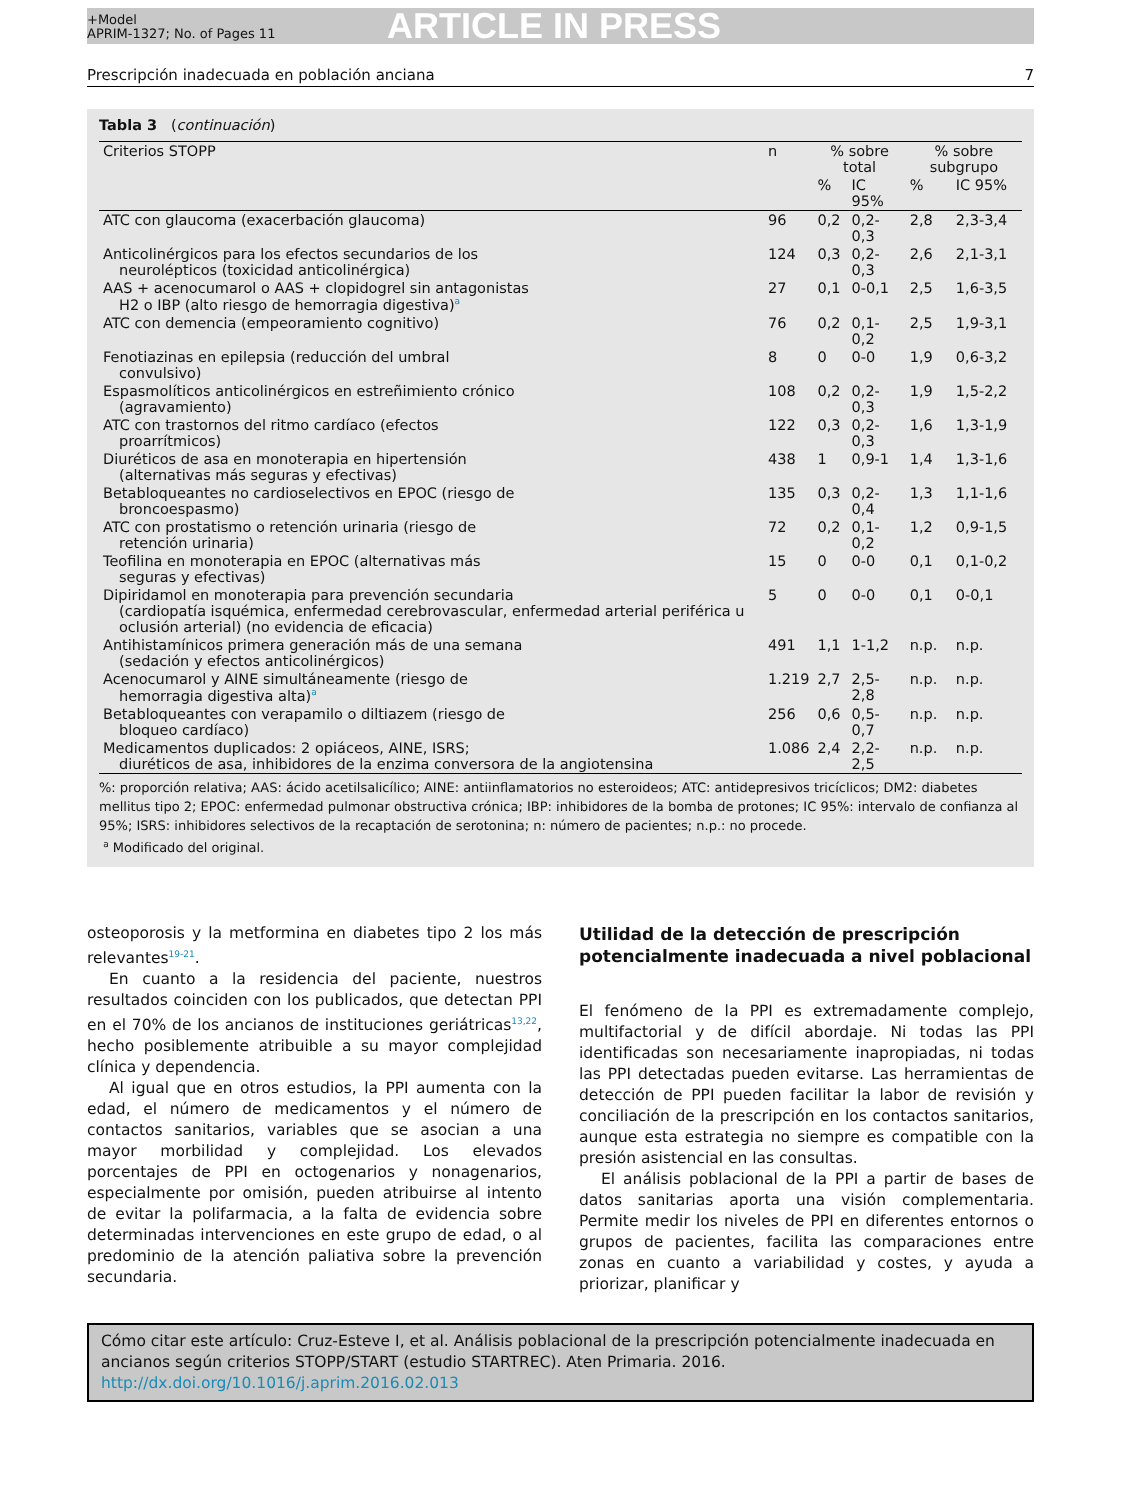+Model
APRIM-1327; No. of Pages 11
ARTICLE IN PRESS
Prescripción inadecuada en población anciana 7
Tabla 3 (continuación)
| Criterios STOPP | n | % sobre total | | % sobre subgrupo | |
| --- | --- | --- | --- | --- | --- |
| | | % | IC 95% | % | IC 95% |
| ATC con glaucoma (exacerbación glaucoma) | 96 | 0,2 | 0,2-0,3 | 2,8 | 2,3-3,4 |
| Anticolinérgicos para los efectos secundarios de los neurolépticos (toxicidad anticolinérgica) | 124 | 0,3 | 0,2-0,3 | 2,6 | 2,1-3,1 |
| AAS + acenocumarol o AAS + clopidogrel sin antagonistas H2 o IBP (alto riesgo de hemorragia digestiva)<sup>a</sup> | 27 | 0,1 | 0-0,1 | 2,5 | 1,6-3,5 |
| ATC con demencia (empeoramiento cognitivo) | 76 | 0,2 | 0,1-0,2 | 2,5 | 1,9-3,1 |
| Fenotiazinas en epilepsia (reducción del umbral convulsivo) | 8 | 0 | 0-0 | 1,9 | 0,6-3,2 |
| Espasmolíticos anticolinérgicos en estreñimiento crónico (agravamiento) | 108 | 0,2 | 0,2-0,3 | 1,9 | 1,5-2,2 |
| ATC con trastornos del ritmo cardíaco (efectos proarrítmicos) | 122 | 0,3 | 0,2-0,3 | 1,6 | 1,3-1,9 |
| Diuréticos de asa en monoterapia en hipertensión (alternativas más seguras y efectivas) | 438 | 1 | 0,9-1 | 1,4 | 1,3-1,6 |
| Betabloqueantes no cardioselectivos en EPOC (riesgo de broncoespasmo) | 135 | 0,3 | 0,2-0,4 | 1,3 | 1,1-1,6 |
| ATC con prostatismo o retención urinaria (riesgo de retención urinaria) | 72 | 0,2 | 0,1-0,2 | 1,2 | 0,9-1,5 |
| Teofilina en monoterapia en EPOC (alternativas más seguras y efectivas) | 15 | 0 | 0-0 | 0,1 | 0,1-0,2 |
| Dipiridamol en monoterapia para prevención secundaria (cardiopatía isquémica, enfermedad cerebrovascular, enfermedad arterial periférica u oclusión arterial) (no evidencia de eficacia) | 5 | 0 | 0-0 | 0,1 | 0-0,1 |
| Antihistamínicos primera generación más de una semana (sedación y efectos anticolinérgicos) | 491 | 1,1 | 1-1,2 | n.p. | n.p. |
| Acenocumarol y AINE simultáneamente (riesgo de hemorragia digestiva alta)<sup>a</sup> | 1.219 | 2,7 | 2,5-2,8 | n.p. | n.p. |
| Betabloqueantes con verapamilo o diltiazem (riesgo de bloqueo cardíaco) | 256 | 0,6 | 0,5-0,7 | n.p. | n.p. |
| Medicamentos duplicados: 2 opiáceos, AINE, ISRS; diuréticos de asa, inhibidores de la enzima conversora de la angiotensina | 1.086 | 2,4 | 2,2-2,5 | n.p. | n.p. |
%: proporción relativa; AAS: ácido acetilsalicílico; AINE: antiinflamatorios no esteroideos; ATC: antidepresivos tricíclicos; DM2: diabetes mellitus tipo 2; EPOC: enfermedad pulmonar obstructiva crónica; IBP: inhibidores de la bomba de protones; IC 95%: intervalo de confianza al 95%; ISRS: inhibidores selectivos de la recaptación de serotonina; n: número de pacientes; n.p.: no procede.
<sup>a</sup> Modificado del original.
osteoporosis y la metformina en diabetes tipo 2 los más relevantes<sup>19-21</sup>.
En cuanto a la residencia del paciente, nuestros resultados coinciden con los publicados, que detectan PPI en el 70% de los ancianos de instituciones geriátricas<sup>13,22</sup>, hecho posiblemente atribuible a su mayor complejidad clínica y dependencia.
Al igual que en otros estudios, la PPI aumenta con la edad, el número de medicamentos y el número de contactos sanitarios, variables que se asocian a una mayor morbilidad y complejidad. Los elevados porcentajes de PPI en octogenarios y nonagenarios, especialmente por omisión, pueden atribuirse al intento de evitar la polifarmacia, a la falta de evidencia sobre determinadas intervenciones en este grupo de edad, o al predominio de la atención paliativa sobre la prevención secundaria.
Utilidad de la detección de prescripción potencialmente inadecuada a nivel poblacional
El fenómeno de la PPI es extremadamente complejo, multifactorial y de difícil abordaje. Ni todas las PPI identificadas son necesariamente inapropiadas, ni todas las PPI detectadas pueden evitarse. Las herramientas de detección de PPI pueden facilitar la labor de revisión y conciliación de la prescripción en los contactos sanitarios, aunque esta estrategia no siempre es compatible con la presión asistencial en las consultas.
El análisis poblacional de la PPI a partir de bases de datos sanitarias aporta una visión complementaria. Permite medir los niveles de PPI en diferentes entornos o grupos de pacientes, facilita las comparaciones entre zonas en cuanto a variabilidad y costes, y ayuda a priorizar, planificar y
Cómo citar este artículo: Cruz-Esteve I, et al. Análisis poblacional de la prescripción potencialmente inadecuada en ancianos según criterios STOPP/START (estudio STARTREC). Aten Primaria. 2016. http://dx.doi.org/10.1016/j.aprim.2016.02.013